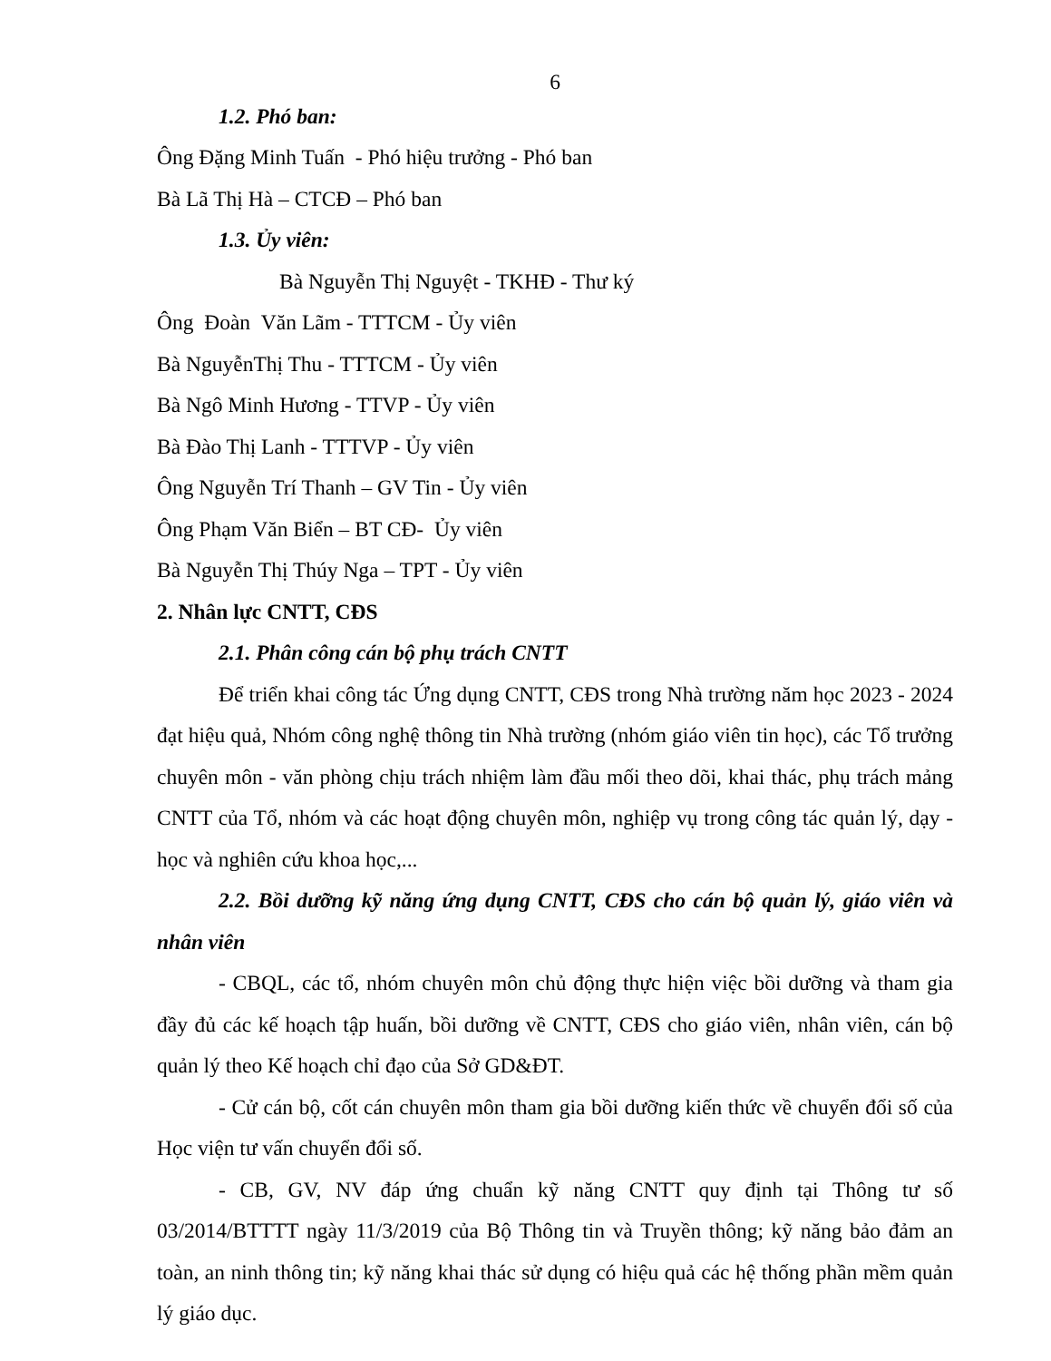6
1.2. Phó ban:
Ông Đặng Minh Tuấn - Phó hiệu trưởng - Phó ban
Bà Lã Thị Hà – CTCĐ – Phó ban
1.3. Ủy viên:
Bà Nguyễn Thị Nguyệt - TKHĐ - Thư ký
Ông Đoàn Văn Lãm - TTTCM - Ủy viên
Bà NguyễnThị Thu - TTTCM - Ủy viên
Bà Ngô Minh Hương - TTVP - Ủy viên
Bà Đào Thị Lanh - TTTVP - Ủy viên
Ông Nguyễn Trí Thanh – GV Tin - Ủy viên
Ông Phạm Văn Biển – BT CĐ- Ủy viên
Bà Nguyễn Thị Thúy Nga – TPT - Ủy viên
2. Nhân lực CNTT, CĐS
2.1. Phân công cán bộ phụ trách CNTT
Để triển khai công tác Ứng dụng CNTT, CĐS trong Nhà trường năm học 2023 - 2024 đạt hiệu quả, Nhóm công nghệ thông tin Nhà trường (nhóm giáo viên tin học), các Tổ trưởng chuyên môn - văn phòng chịu trách nhiệm làm đầu mối theo dõi, khai thác, phụ trách mảng CNTT của Tổ, nhóm và các hoạt động chuyên môn, nghiệp vụ trong công tác quản lý, dạy - học và nghiên cứu khoa học,...
2.2. Bồi dưỡng kỹ năng ứng dụng CNTT, CĐS cho cán bộ quản lý, giáo viên và nhân viên
- CBQL, các tổ, nhóm chuyên môn chủ động thực hiện việc bồi dưỡng và tham gia đầy đủ các kế hoạch tập huấn, bồi dưỡng về CNTT, CĐS cho giáo viên, nhân viên, cán bộ quản lý theo Kế hoạch chỉ đạo của Sở GD&ĐT.
- Cử cán bộ, cốt cán chuyên môn tham gia bồi dưỡng kiến thức về chuyển đổi số của Học viện tư vấn chuyển đổi số.
- CB, GV, NV đáp ứng chuẩn kỹ năng CNTT quy định tại Thông tư số 03/2014/BTTTT ngày 11/3/2019 của Bộ Thông tin và Truyền thông; kỹ năng bảo đảm an toàn, an ninh thông tin; kỹ năng khai thác sử dụng có hiệu quả các hệ thống phần mềm quản lý giáo dục.